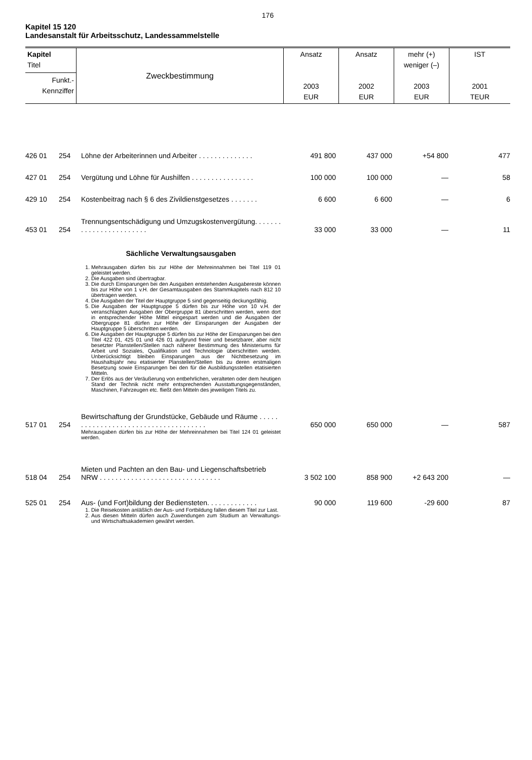176
Kapitel 15 120
Landesanstalt für Arbeitsschutz, Landessammelstelle
| Kapitel Titel Funkt.- Kennziffer | Zweckbestimmung | Ansatz 2003 EUR | Ansatz 2002 EUR | mehr (+) weniger (–) 2003 EUR | IST 2001 TEUR |
| 426 01 | 254 | Löhne der Arbeiterinnen und Arbeiter . . . . . . . . . . . . . . | 491 800 | 437 000 | +54 800 | 477 |
| 427 01 | 254 | Vergütung und Löhne für Aushilfen . . . . . . . . . . . . . . . . | 100 000 | 100 000 | — | 58 |
| 429 10 | 254 | Kostenbeitrag nach § 6 des Zivildienstgesetzes . . . . . . . | 6 600 | 6 600 | — | 6 |
| 453 01 | 254 | Trennungsentschädigung und Umzugskostenvergütung. . . . . . . . . . . . . . . . . . . . . . . . | 33 000 | 33 000 | — | 11 |
| | | Sächliche Verwaltungsausgaben 1. Mehrausgaben dürfen bis zur Höhe der Mehreinnahmen bei Titel 119 01 geleistet werden. 2. Die Ausgaben sind übertragbar. 3. Die durch Einsparungen bei den Ausgaben entstehenden Ausgabereste können bis zur Höhe von 1 v.H. der Gesamtausgaben des Stammkapitels nach 812 10 übertragen werden. 4. Die Ausgaben der Titel der Hauptgruppe 5 sind gegenseitig deckungsfähig. 5. Die Ausgaben der Hauptgruppe 5 dürfen bis zur Höhe von 10 v.H. der veranschlagten Ausgaben der Obergruppe 81 überschritten werden, wenn dort in entsprechender Höhe Mittel eingespart werden und die Ausgaben der Obergruppe 81 dürfen zur Höhe der Einsparungen der Ausgaben der Hauptgruppe 5 überschritten werden. 6. Die Ausgaben der Hauptgruppe 5 dürfen bis zur Höhe der Einsparungen bei den Titel 422 01, 425 01 und 426 01 aufgrund freier und besetzbarer, aber nicht besetzter Planstellen/Stellen nach näherer Bestimmung des Ministeriums für Arbeit und Soziales, Qualifikation und Technologie überschritten werden. Unberücksichtigt bleiben Einsparungen aus der Nichtbesetzung im Haushaltsjahr neu etatisierter Planstellen/Stellen bis zu deren erstmaligen Besetzung sowie Einsparungen bei den für die Ausbildungsstellen etatisierten Mitteln. 7. Der Erlös aus der Veräußerung von entbehrlichen, veralteten oder dem heutigen Stand der Technik nicht mehr entsprechenden Ausstattungsgegenständen, Maschinen, Fahrzeugen etc. fließt den Mitteln des jeweiligen Titels zu. | | | | |
| 517 01 | 254 | Bewirtschaftung der Grundstücke, Gebäude und Räume . . . . . . . . . . . . . . . . . . . . . . . . . . . . . . . . . . . . . | 650 000 | 650 000 | — | 587 |
| | | Mehrausgaben dürfen bis zur Höhe der Mehreinnahmen bei Titel 124 01 geleistet werden. | | | | |
| 518 04 | 254 | Mieten und Pachten an den Bau- und Liegenschaftsbetrieb NRW . . . . . . . . . . . . . . . . . . . . . . . . . . . . . . . | 3 502 100 | 858 900 | +2 643 200 | — |
| 525 01 | 254 | Aus- (und Fort)bildung der Bediensteten. . . . . . . . . . . . . | 90 000 | 119 600 | -29 600 | 87 |
| | | 1. Die Reisekosten anläßlich der Aus- und Fortbildung fallen diesem Titel zur Last. 2. Aus diesen Mitteln dürfen auch Zuwendungen zum Studium an Verwaltungs- und Wirtschaftsakademien gewährt werden. | | | | |